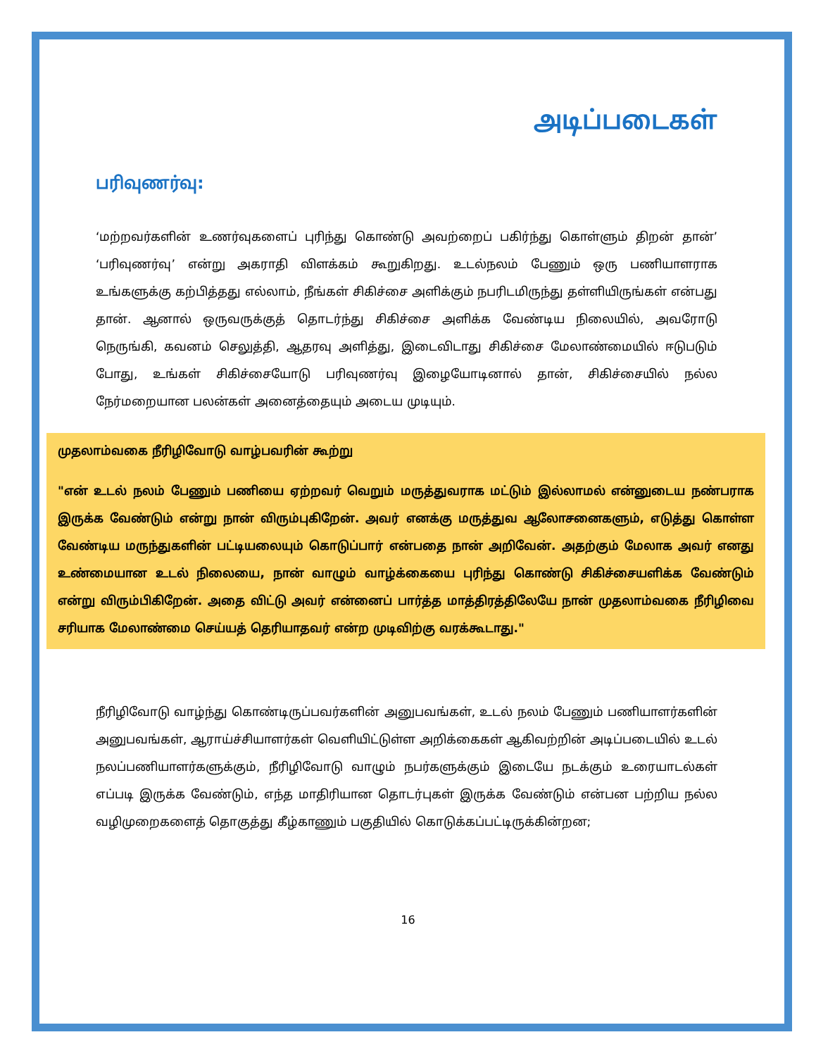அடிப்படைகள்
பரிவுணர்வு:
‘மற்றவர்களின் உணர்வுகளைப் புரிந்து கொண்டு அவற்றைப் பகிர்ந்து கொள்ளும் திறன் தான்’ ‘பரிவுணர்வு’ என்று அகராதி விளக்கம் கூறுகிறது. உடல்நலம் பேணும் ஒரு பணியாளராக உங்களுக்கு கற்பித்தது எல்லாம், நீங்கள் சிகிச்சை அளிக்கும் நபரிடமிருந்து தள்ளியிருங்கள் என்பது தான். ஆனால் ஒருவருக்குத் தொடர்ந்து சிகிச்சை அளிக்க வேண்டிய நிலையில், அவரோடு நெருங்கி, கவனம் செலுத்தி, ஆதரவு அளித்து, இடைவிடாது சிகிச்சை மேலாண்மையில் ஈடுபடும் போது, உங்கள் சிகிச்சையோடு பரிவுணர்வு இழையோடினால் தான், சிகிச்சையில் நல்ல நேர்மறையான பலன்கள் அனைத்தையும் அடைய முடியும்.
முதலாம்வகை நீரிழிவோடு வாழ்பவரின் கூற்று
"என் உடல் நலம் பேணும் பணியை ஏற்றவர் வெறும் மருத்துவராக மட்டும் இல்லாமல் என்னுடைய நண்பராக இருக்க வேண்டும் என்று நான் விரும்புகிறேன். அவர் எனக்கு மருத்துவ ஆலோசனைகளும், எடுத்து கொள்ள வேண்டிய மருந்துகளின் பட்டியலையும் கொடுப்பார் என்பதை நான் அறிவேன். அதற்கும் மேலாக அவர் எனது உண்மையான உடல் நிலையை, நான் வாழும் வாழ்க்கையை புரிந்து கொண்டு சிகிச்சையளிக்க வேண்டும் என்று விரும்பிகிறேன். அதை விட்டு அவர் என்னைப் பார்த்த மாத்திரத்திலேயே நான் முதலாம்வகை நீரிழிவை சரியாக மேலாண்மை செய்யத் தெரியாதவர் என்ற முடிவிற்கு வரக்கூடாது."
நீரிழிவோடு வாழ்ந்து கொண்டிருப்பவர்களின் அனுபவங்கள், உடல் நலம் பேணும் பணியாளர்களின் அனுபவங்கள், ஆராய்ச்சியாளர்கள் வெளியிட்டுள்ள அறிக்கைகள் ஆகிவற்றின் அடிப்படையில் உடல் நலப்பணியாளர்களுக்கும், நீரிழிவோடு வாழும் நபர்களுக்கும் இடையே நடக்கும் உரையாடல்கள் எப்படி இருக்க வேண்டும், எந்த மாதிரியான தொடர்புகள் இருக்க வேண்டும் என்பன பற்றிய நல்ல வழிமுறைகளைத் தொகுத்து கீழ்காணும் பகுதியில் கொடுக்கப்பட்டிருக்கின்றன;
16